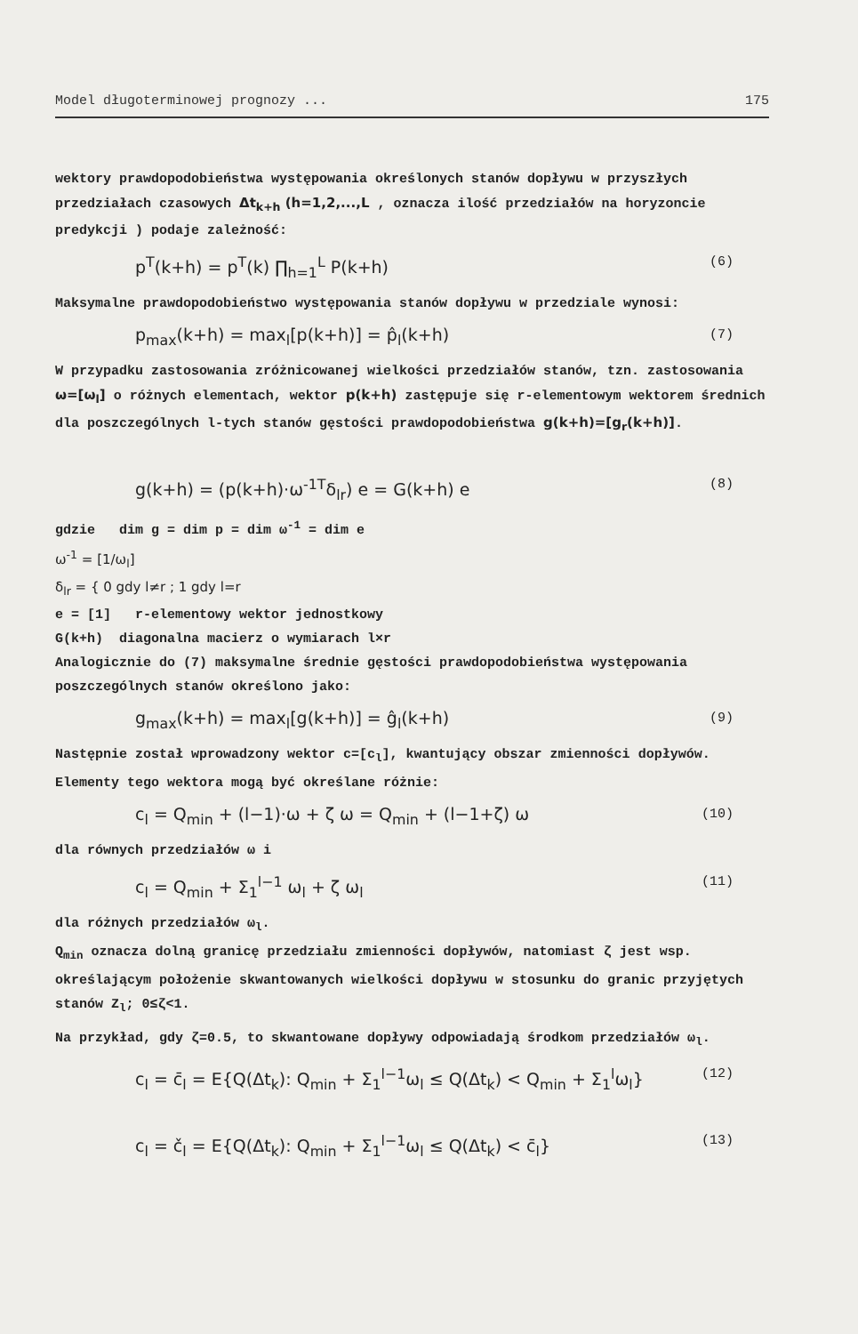Model długoterminowej prognozy ... 175
wektory prawdopodobieństwa występowania określonych stanów dopływu w przyszłych przedziałach czasowych Δt<sub>k+h</sub> (h=1,2,...,L , oznacza ilość przedziałów na horyzoncie predykcji ) podaje zależność:
p<sup>T</sup>(k+h) = p<sup>T</sup>(k) ∏<sub>h=1</sub><sup>L</sup> P(k+h) (6)
Maksymalne prawdopodobieństwo występowania stanów dopływu w przedziale wynosi:
p<sub>max</sub>(k+h) = max<sub>l</sub>[p(k+h)] = p̂<sub>l</sub>(k+h) (7)
W przypadku zastosowania zróżnicowanej wielkości przedziałów stanów, tzn. zastosowania ω=[ω<sub>l</sub>] o różnych elementach, wektor p(k+h) zastępuje się r-elementowym wektorem średnich dla poszczególnych l-tych stanów gęstości prawdopodobieństwa g(k+h)=[g<sub>r</sub>(k+h)].
g(k+h) = (p(k+h)·ω<sup>-1T</sup>δ<sub>lr</sub>) e = G(k+h) e (8)
gdzie dim g = dim p = dim ω<sup>-1</sup> = dim e
ω<sup>-1</sup> = [1/ω<sub>l</sub>]
δ<sub>lr</sub> = { 0 gdy l≠r ; 1 gdy l=r
e = [1] r-elementowy wektor jednostkowy
G(k+h) diagonalna macierz o wymiarach l×r
Analogicznie do (7) maksymalne średnie gęstości prawdopodobieństwa występowania poszczególnych stanów określono jako:
g<sub>max</sub>(k+h) = max<sub>l</sub>[g(k+h)] = ĝ<sub>l</sub>(k+h) (9)
Następnie został wprowadzony wektor c=[c<sub>l</sub>], kwantujący obszar zmienności dopływów. Elementy tego wektora mogą być określane różnie:
c<sub>l</sub> = Q<sub>min</sub> + (l−1)·ω + ζ ω = Q<sub>min</sub> + (l−1+ζ) ω (10)
dla równych przedziałów ω i
c<sub>l</sub> = Q<sub>min</sub> + Σ<sub>1</sub><sup>l−1</sup> ω<sub>l</sub> + ζ ω<sub>l</sub> (11)
dla różnych przedziałów ω<sub>l</sub>.
Q<sub>min</sub> oznacza dolną granicę przedziału zmienności dopływów, natomiast ζ jest wsp. określającym położenie skwantowanych wielkości dopływu w stosunku do granic przyjętych stanów Z<sub>l</sub>; 0≤ζ<1.
Na przykład, gdy ζ=0.5, to skwantowane dopływy odpowiadają środkom przedziałów ω<sub>l</sub>.
c<sub>l</sub> = c̄<sub>l</sub> = E{Q(Δt<sub>k</sub>): Q<sub>min</sub> + Σ<sub>1</sub><sup>l−1</sup>ω<sub>l</sub> ≤ Q(Δt<sub>k</sub>) < Q<sub>min</sub> + Σ<sub>1</sub><sup>l</sup>ω<sub>l</sub>} (12)
c<sub>l</sub> = č<sub>l</sub> = E{Q(Δt<sub>k</sub>): Q<sub>min</sub> + Σ<sub>1</sub><sup>l−1</sup>ω<sub>l</sub> ≤ Q(Δt<sub>k</sub>) < c̄<sub>l</sub>} (13)